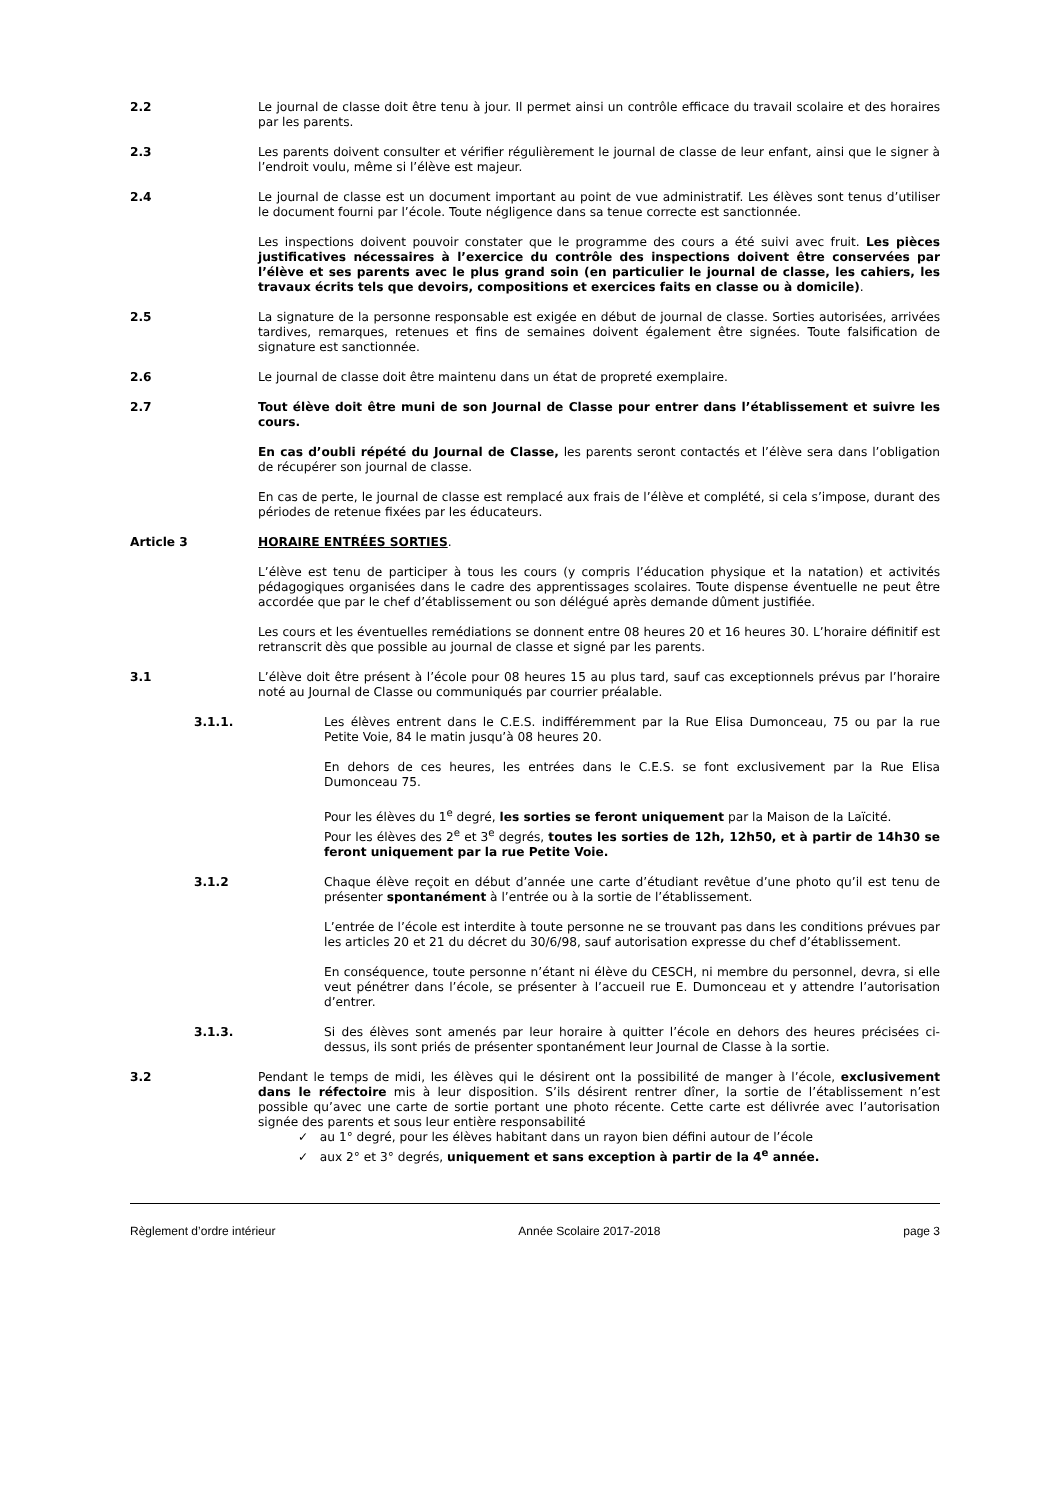2.2 Le journal de classe doit être tenu à jour. Il permet ainsi un contrôle efficace du travail scolaire et des horaires par les parents.
2.3 Les parents doivent consulter et vérifier régulièrement le journal de classe de leur enfant, ainsi que le signer à l’endroit voulu, même si l’élève est majeur.
2.4 Le journal de classe est un document important au point de vue administratif. Les élèves sont tenus d’utiliser le document fourni par l’école. Toute négligence dans sa tenue correcte est sanctionnée.
Les inspections doivent pouvoir constater que le programme des cours a été suivi avec fruit. Les pièces justificatives nécessaires à l’exercice du contrôle des inspections doivent être conservées par l’élève et ses parents avec le plus grand soin (en particulier le journal de classe, les cahiers, les travaux écrits tels que devoirs, compositions et exercices faits en classe ou à domicile).
2.5 La signature de la personne responsable est exigée en début de journal de classe. Sorties autorisées, arrivées tardives, remarques, retenues et fins de semaines doivent également être signées. Toute falsification de signature est sanctionnée.
2.6 Le journal de classe doit être maintenu dans un état de propreté exemplaire.
2.7 Tout élève doit être muni de son Journal de Classe pour entrer dans l’établissement et suivre les cours.
En cas d’oubli répété du Journal de Classe, les parents seront contactés et l’élève sera dans l’obligation de récupérer son journal de classe.
En cas de perte, le journal de classe est remplacé aux frais de l’élève et complété, si cela s’impose, durant des périodes de retenue fixées par les éducateurs.
Article 3 HORAIRE ENTRÉES SORTIES.
L’élève est tenu de participer à tous les cours (y compris l’éducation physique et la natation) et activités pédagogiques organisées dans le cadre des apprentissages scolaires. Toute dispense éventuelle ne peut être accordée que par le chef d’établissement ou son délégué après demande dûment justifiée.
Les cours et les éventuelles remédiations se donnent entre 08 heures 20 et 16 heures 30. L’horaire définitif est retranscrit dès que possible au journal de classe et signé par les parents.
3.1 L’élève doit être présent à l’école pour 08 heures 15 au plus tard, sauf cas exceptionnels prévus par l’horaire noté au Journal de Classe ou communiqués par courrier préalable.
3.1.1. Les élèves entrent dans le C.E.S. indifféremment par la Rue Elisa Dumonceau, 75 ou par la rue Petite Voie, 84 le matin jusqu’à 08 heures 20.
En dehors de ces heures, les entrées dans le C.E.S. se font exclusivement par la Rue Elisa Dumonceau 75.
Pour les élèves du 1<sup>e</sup> degré, les sorties se feront uniquement par la Maison de la Laïcité.
Pour les élèves des 2<sup>e</sup> et 3<sup>e</sup> degrés, toutes les sorties de 12h, 12h50, et à partir de 14h30 se feront uniquement par la rue Petite Voie.
3.1.2 Chaque élève reçoit en début d’année une carte d’étudiant revêtue d’une photo qu’il est tenu de présenter spontanément à l’entrée ou à la sortie de l’établissement.
L’entrée de l’école est interdite à toute personne ne se trouvant pas dans les conditions prévues par les articles 20 et 21 du décret du 30/6/98, sauf autorisation expresse du chef d’établissement.
En conséquence, toute personne n’étant ni élève du CESCH, ni membre du personnel, devra, si elle veut pénétrer dans l’école, se présenter à l’accueil rue E. Dumonceau et y attendre l’autorisation d’entrer.
3.1.3. Si des élèves sont amenés par leur horaire à quitter l’école en dehors des heures précisées ci-dessus, ils sont priés de présenter spontanément leur Journal de Classe à la sortie.
3.2 Pendant le temps de midi, les élèves qui le désirent ont la possibilité de manger à l’école, exclusivement dans le réfectoire mis à leur disposition. S’ils désirent rentrer dîner, la sortie de l’établissement n’est possible qu’avec une carte de sortie portant une photo récente. Cette carte est délivrée avec l’autorisation signée des parents et sous leur entière responsabilité
✓ au 1° degré, pour les élèves habitant dans un rayon bien défini autour de l’école
✓ aux 2° et 3° degrés, uniquement et sans exception à partir de la 4<sup>e</sup> année.
Règlement d’ordre intérieur Année Scolaire 2017-2018 page 3